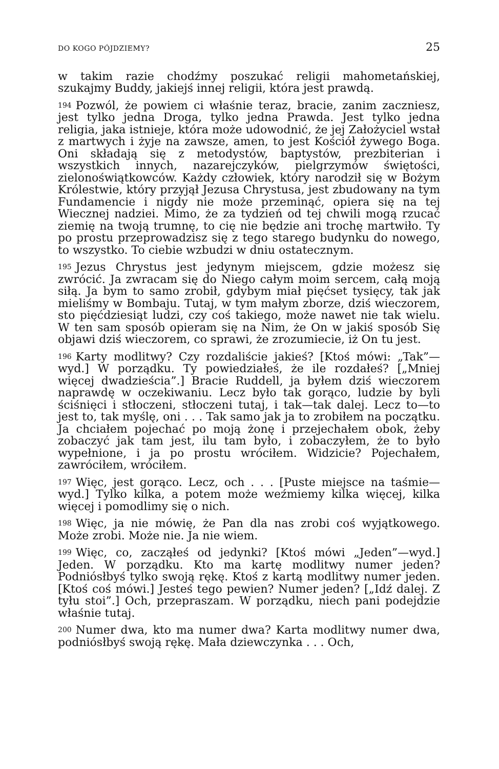DO KOGO PÓJDZIEMY? 25
w takim razie chodźmy poszukać religii mahometańskiej, szukajmy Buddy, jakiejś innej religii, która jest prawdą.
194 Pozwól, że powiem ci właśnie teraz, bracie, zanim zaczniesz, jest tylko jedna Droga, tylko jedna Prawda. Jest tylko jedna religia, jaka istnieje, która może udowodnić, że jej Założyciel wstał z martwych i żyje na zawsze, amen, to jest Kościół żywego Boga. Oni składają się z metodystów, baptystów, prezbiterian i wszystkich innych, nazarejczyków, pielgrzymów świętości, zielonoświątkowców. Każdy człowiek, który narodził się w Bożym Królestwie, który przyjął Jezusa Chrystusa, jest zbudowany na tym Fundamencie i nigdy nie może przeminąć, opiera się na tej Wiecznej nadziei. Mimo, że za tydzień od tej chwili mogą rzucać ziemię na twoją trumnę, to cię nie będzie ani trochę martwiło. Ty po prostu przeprowadzisz się z tego starego budynku do nowego, to wszystko. To ciebie wzbudzi w dniu ostatecznym.
195 Jezus Chrystus jest jedynym miejscem, gdzie możesz się zwrócić. Ja zwracam się do Niego całym moim sercem, całą moją siłą. Ja bym to samo zrobił, gdybym miał pięćset tysięcy, tak jak mieliśmy w Bombaju. Tutaj, w tym małym zborze, dziś wieczorem, sto pięćdziesiąt ludzi, czy coś takiego, może nawet nie tak wielu. W ten sam sposób opieram się na Nim, że On w jakiś sposób Się objawi dziś wieczorem, co sprawi, że zrozumiecie, iż On tu jest.
196 Karty modlitwy? Czy rozdaliście jakieś? [Ktoś mówi: „Tak”—wyd.] W porządku. Ty powiedziałeś, że ile rozdałeś? [„Mniej więcej dwadzieścia”.] Bracie Ruddell, ja byłem dziś wieczorem naprawdę w oczekiwaniu. Lecz było tak gorąco, ludzie by byli ściśnięci i stłoczeni, stłoczeni tutaj, i tak—tak dalej. Lecz to—to jest to, tak myślę, oni . . . Tak samo jak ja to zrobiłem na początku. Ja chciałem pojechać po moją żonę i przejechałem obok, żeby zobaczyć jak tam jest, ilu tam było, i zobaczyłem, że to było wypełnione, i ja po prostu wróciłem. Widzicie? Pojechałem, zawróciłem, wróciłem.
197 Więc, jest gorąco. Lecz, och . . . [Puste miejsce na taśmie—wyd.] Tylko kilka, a potem może weźmiemy kilka więcej, kilka więcej i pomodlimy się o nich.
198 Więc, ja nie mówię, że Pan dla nas zrobi coś wyjątkowego. Może zrobi. Może nie. Ja nie wiem.
199 Więc, co, zacząłeś od jedynki? [Ktoś mówi „Jeden”—wyd.] Jeden. W porządku. Kto ma kartę modlitwy numer jeden? Podniósłbyś tylko swoją rękę. Ktoś z kartą modlitwy numer jeden. [Ktoś coś mówi.] Jesteś tego pewien? Numer jeden? [„Idź dalej. Z tyłu stoi”.] Och, przepraszam. W porządku, niech pani podejdzie właśnie tutaj.
200 Numer dwa, kto ma numer dwa? Karta modlitwy numer dwa, podniósłbyś swoją rękę. Mała dziewczynka . . . Och,